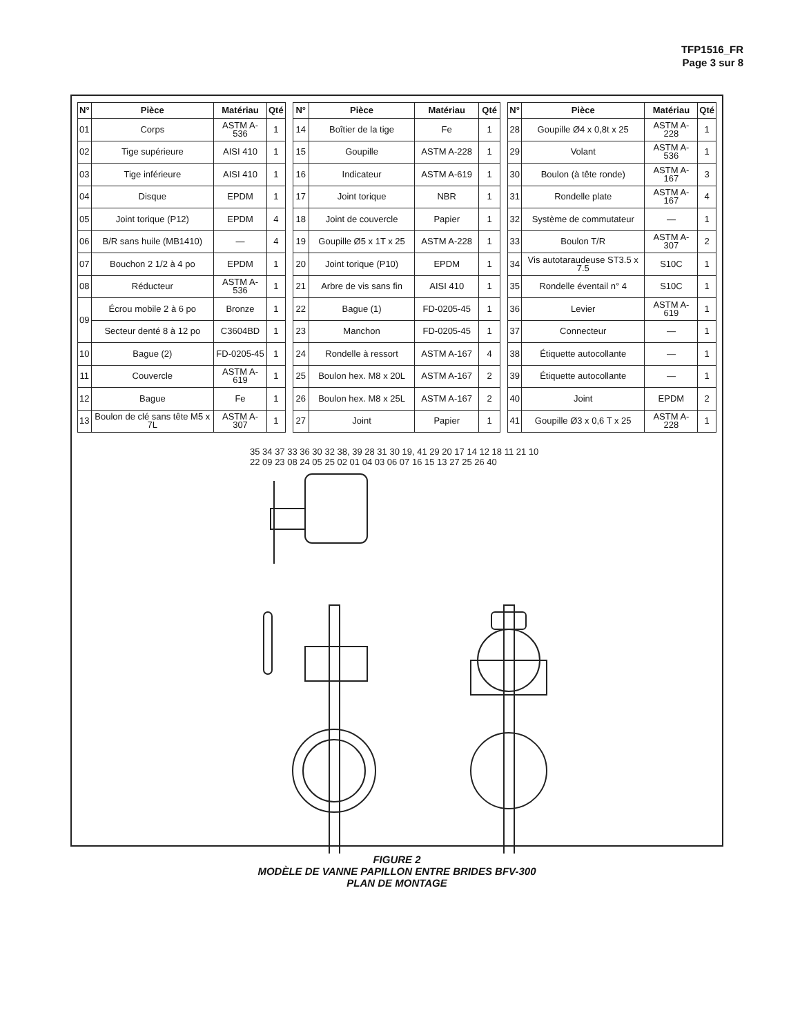TFP1516_FR
Page 3 sur 8
| N° | Pièce | Matériau | Qté |
| --- | --- | --- | --- |
| 01 | Corps | ASTM A-536 | 1 |
| 02 | Tige supérieure | AISI 410 | 1 |
| 03 | Tige inférieure | AISI 410 | 1 |
| 04 | Disque | EPDM | 1 |
| 05 | Joint torique (P12) | EPDM | 4 |
| 06 | B/R sans huile (MB1410) | — | 4 |
| 07 | Bouchon 2 1/2 à 4 po | EPDM | 1 |
| 08 | Réducteur | ASTM A-536 | 1 |
| 09 | Écrou mobile 2 à 6 po | Bronze | 1 |
| | Secteur denté 8 à 12 po | C3604BD | 1 |
| 10 | Bague (2) | FD-0205-45 | 1 |
| 11 | Couvercle | ASTM A-619 | 1 |
| 12 | Bague | Fe | 1 |
| 13 | Boulon de clé sans tête M5 x 7L | ASTM A-307 | 1 |
| N° | Pièce | Matériau | Qté |
| --- | --- | --- | --- |
| 14 | Boîtier de la tige | Fe | 1 |
| 15 | Goupille | ASTM A-228 | 1 |
| 16 | Indicateur | ASTM A-619 | 1 |
| 17 | Joint torique | NBR | 1 |
| 18 | Joint de couvercle | Papier | 1 |
| 19 | Goupille Ø5 x 1T x 25 | ASTM A-228 | 1 |
| 20 | Joint torique (P10) | EPDM | 1 |
| 21 | Arbre de vis sans fin | AISI 410 | 1 |
| 22 | Bague (1) | FD-0205-45 | 1 |
| 23 | Manchon | FD-0205-45 | 1 |
| 24 | Rondelle à ressort | ASTM A-167 | 4 |
| 25 | Boulon hex. M8 x 20L | ASTM A-167 | 2 |
| 26 | Boulon hex. M8 x 25L | ASTM A-167 | 2 |
| 27 | Joint | Papier | 1 |
| N° | Pièce | Matériau | Qté |
| --- | --- | --- | --- |
| 28 | Goupille Ø4 x 0,8t x 25 | ASTM A-228 | 1 |
| 29 | Volant | ASTM A-536 | 1 |
| 30 | Boulon (à tête ronde) | ASTM A-167 | 3 |
| 31 | Rondelle plate | ASTM A-167 | 4 |
| 32 | Système de commutateur | — | 1 |
| 33 | Boulon T/R | ASTM A-307 | 2 |
| 34 | Vis autotaraudeuse ST3.5 x 7.5 | S10C | 1 |
| 35 | Rondelle éventail n° 4 | S10C | 1 |
| 36 | Levier | ASTM A-619 | 1 |
| 37 | Connecteur | — | 1 |
| 38 | Étiquette autocollante | — | 1 |
| 39 | Étiquette autocollante | — | 1 |
| 40 | Joint | EPDM | 2 |
| 41 | Goupille Ø3 x 0,6 T x 25 | ASTM A-228 | 1 |
35 34 37 33 36 30 32 38, 39 28 31 30 19, 41 29 20 17 14 12 18 11 21 10 22 09 23 08 24 05 25 02 01 04 03 06 07 16 15 13 27 25 26 40
FIGURE 2
MODÈLE DE VANNE PAPILLON ENTRE BRIDES BFV-300
PLAN DE MONTAGE